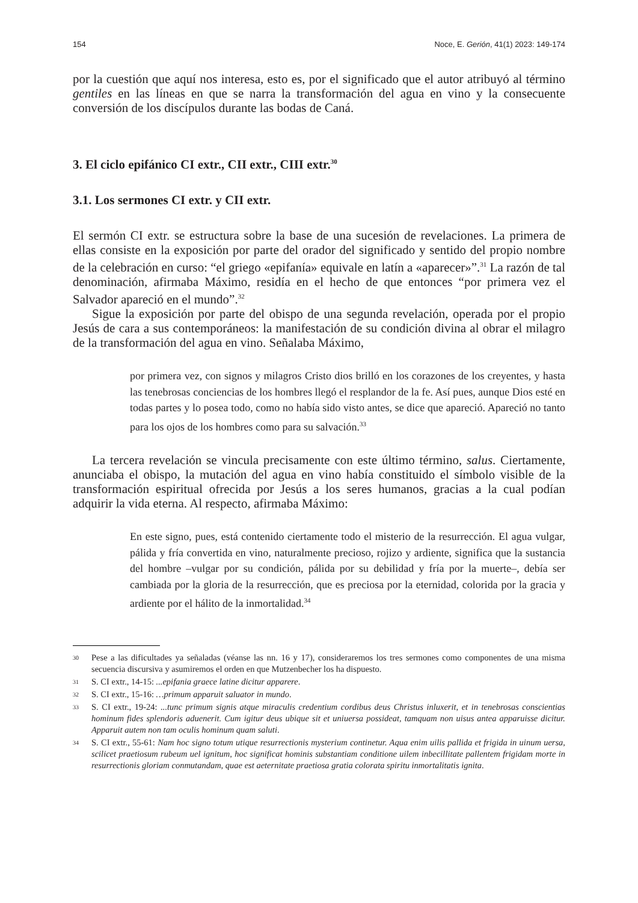154 Noce, E. Gerión, 41(1) 2023: 149-174
por la cuestión que aquí nos interesa, esto es, por el significado que el autor atribuyó al término gentiles en las líneas en que se narra la transformación del agua en vino y la consecuente conversión de los discípulos durante las bodas de Caná.
3. El ciclo epifánico CI extr., CII extr., CIII extr.<sup>30</sup>
3.1. Los sermones CI extr. y CII extr.
El sermón CI extr. se estructura sobre la base de una sucesión de revelaciones. La primera de ellas consiste en la exposición por parte del orador del significado y sentido del propio nombre de la celebración en curso: “el griego «epifanía» equivale en latín a «aparecer»”.<sup>31</sup> La razón de tal denominación, afirmaba Máximo, residía en el hecho de que entonces “por primera vez el Salvador apareció en el mundo”.<sup>32</sup>
Sigue la exposición por parte del obispo de una segunda revelación, operada por el propio Jesús de cara a sus contemporáneos: la manifestación de su condición divina al obrar el milagro de la transformación del agua en vino. Señalaba Máximo,
por primera vez, con signos y milagros Cristo dios brilló en los corazones de los creyentes, y hasta las tenebrosas conciencias de los hombres llegó el resplandor de la fe. Así pues, aunque Dios esté en todas partes y lo posea todo, como no había sido visto antes, se dice que apareció. Apareció no tanto para los ojos de los hombres como para su salvación.<sup>33</sup>
La tercera revelación se vincula precisamente con este último término, salus. Ciertamente, anunciaba el obispo, la mutación del agua en vino había constituido el símbolo visible de la transformación espiritual ofrecida por Jesús a los seres humanos, gracias a la cual podían adquirir la vida eterna. Al respecto, afirmaba Máximo:
En este signo, pues, está contenido ciertamente todo el misterio de la resurrección. El agua vulgar, pálida y fría convertida en vino, naturalmente precioso, rojizo y ardiente, significa que la sustancia del hombre –vulgar por su condición, pálida por su debilidad y fría por la muerte–, debía ser cambiada por la gloria de la resurrección, que es preciosa por la eternidad, colorida por la gracia y ardiente por el hálito de la inmortalidad.<sup>34</sup>
30 Pese a las dificultades ya señaladas (véanse las nn. 16 y 17), consideraremos los tres sermones como componentes de una misma secuencia discursiva y asumiremos el orden en que Mutzenbecher los ha dispuesto.
31 S. CI extr., 14-15: ...epifania graece latine dicitur apparere.
32 S. CI extr., 15-16: …primum apparuit saluator in mundo.
33 S. CI extr., 19-24: ...tunc primum signis atque miraculis credentium cordibus deus Christus inluxerit, et in tenebrosas conscientias hominum fides splendoris aduenerit. Cum igitur deus ubique sit et uniuersa possideat, tamquam non uisus antea apparuisse dicitur. Apparuit autem non tam oculis hominum quam saluti.
34 S. CI extr., 55-61: Nam hoc signo totum utique resurrectionis mysterium continetur. Aqua enim uilis pallida et frigida in uinum uersa, scilicet praetiosum rubeum uel ignitum, hoc significat hominis substantiam conditione uilem inbecillitate pallentem frigidam morte in resurrectionis gloriam conmutandam, quae est aeternitate praetiosa gratia colorata spiritu inmortalitatis ignita.